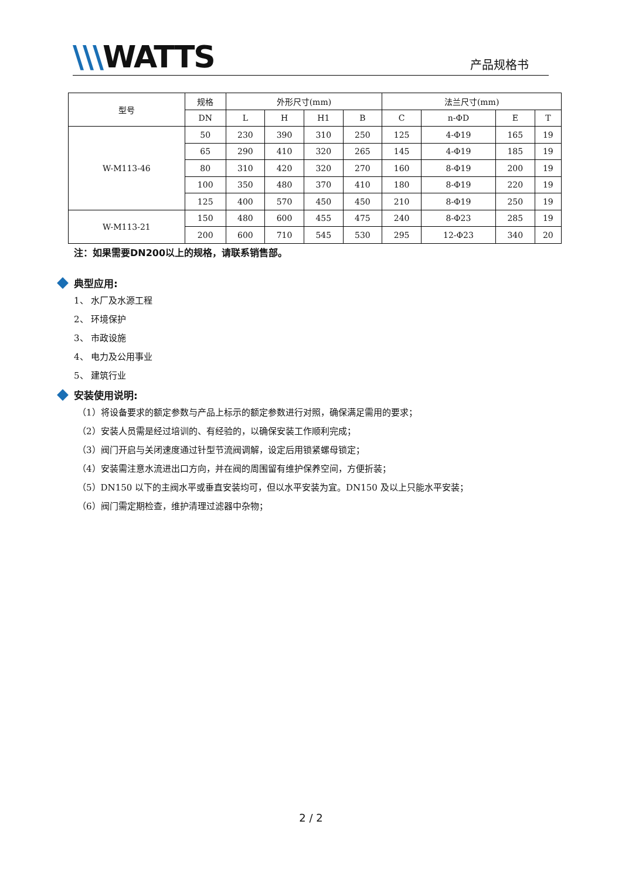\\\WATTS
产品规格书
| 型号 | 规格 | 外形尺寸(mm) | | | | 法兰尺寸(mm) | | | |
| --- | --- | --- | --- | --- | --- | --- | --- | --- | --- |
| | DN | L | H | H1 | B | C | n-ΦD | E | T |
| W-M113-46 | 50 | 230 | 390 | 310 | 250 | 125 | 4-Φ19 | 165 | 19 |
| | 65 | 290 | 410 | 320 | 265 | 145 | 4-Φ19 | 185 | 19 |
| | 80 | 310 | 420 | 320 | 270 | 160 | 8-Φ19 | 200 | 19 |
| | 100 | 350 | 480 | 370 | 410 | 180 | 8-Φ19 | 220 | 19 |
| | 125 | 400 | 570 | 450 | 450 | 210 | 8-Φ19 | 250 | 19 |
| W-M113-21 | 150 | 480 | 600 | 455 | 475 | 240 | 8-Φ23 | 285 | 19 |
| | 200 | 600 | 710 | 545 | 530 | 295 | 12-Φ23 | 340 | 20 |
注：如果需要DN200以上的规格，请联系销售部。
典型应用:
1、 水厂及水源工程
2、 环境保护
3、 市政设施
4、 电力及公用事业
5、 建筑行业
安装使用说明:
（1）将设备要求的额定参数与产品上标示的额定参数进行对照，确保满足需用的要求；
（2）安装人员需是经过培训的、有经验的，以确保安装工作顺利完成；
（3）阀门开启与关闭速度通过针型节流阀调解，设定后用锁紧螺母锁定；
（4）安装需注意水流进出口方向，并在阀的周围留有维护保养空间，方便折装；
（5）DN150 以下的主阀水平或垂直安装均可，但以水平安装为宜。DN150 及以上只能水平安装；
（6）阀门需定期检查，维护清理过滤器中杂物；
2 / 2